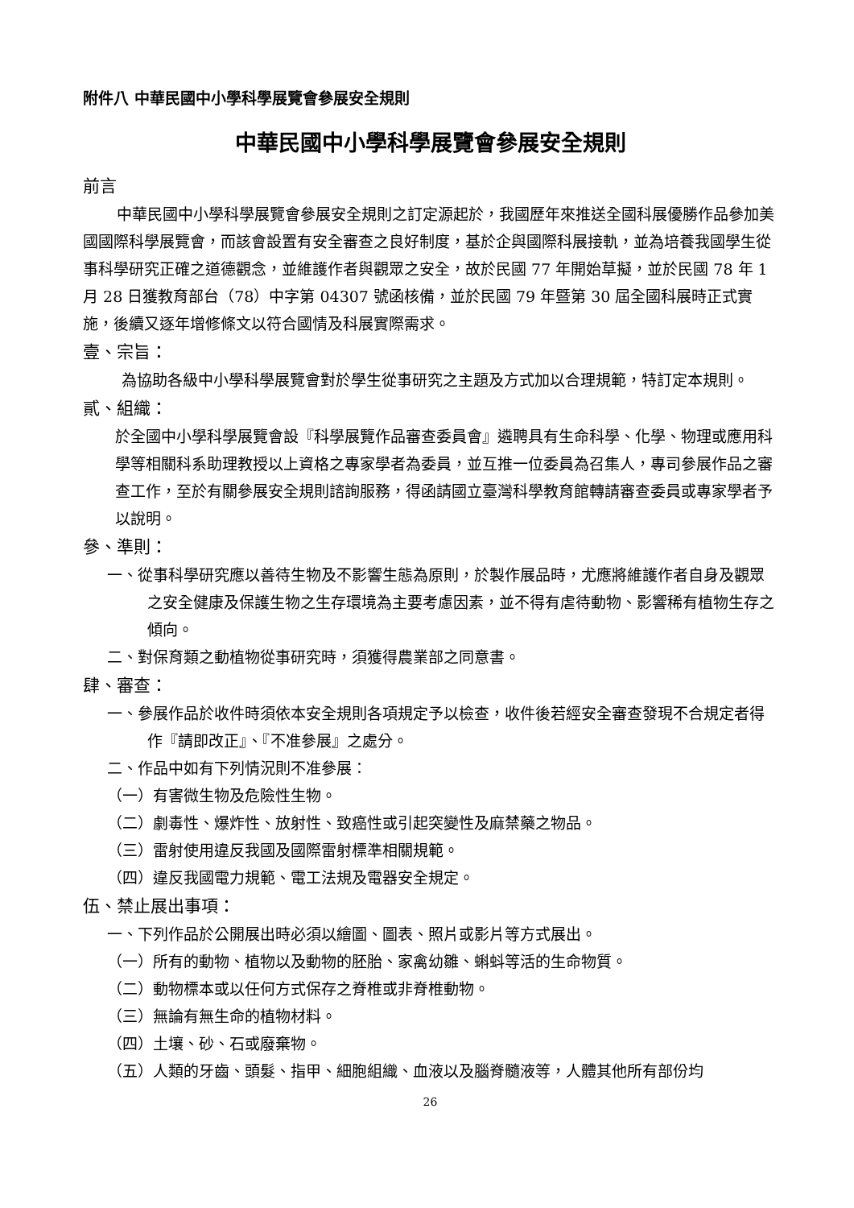附件八 中華民國中小學科學展覽會參展安全規則
中華民國中小學科學展覽會參展安全規則
前言
中華民國中小學科學展覽會參展安全規則之訂定源起於，我國歷年來推送全國科展優勝作品參加美國國際科學展覽會，而該會設置有安全審查之良好制度，基於企與國際科展接軌，並為培養我國學生從事科學研究正確之道德觀念，並維護作者與觀眾之安全，故於民國 77 年開始草擬，並於民國 78 年 1 月 28 日獲教育部台（78）中字第 04307 號函核備，並於民國 79 年暨第 30 屆全國科展時正式實施，後續又逐年增修條文以符合國情及科展實際需求。
壹、宗旨：
為協助各級中小學科學展覽會對於學生從事研究之主題及方式加以合理規範，特訂定本規則。
貳、組織：
於全國中小學科學展覽會設『科學展覽作品審查委員會』遴聘具有生命科學、化學、物理或應用科學等相關科系助理教授以上資格之專家學者為委員，並互推一位委員為召集人，專司參展作品之審查工作，至於有關參展安全規則諮詢服務，得函請國立臺灣科學教育館轉請審查委員或專家學者予以說明。
參、準則：
一、從事科學研究應以善待生物及不影響生態為原則，於製作展品時，尤應將維護作者自身及觀眾之安全健康及保護生物之生存環境為主要考慮因素，並不得有虐待動物、影響稀有植物生存之傾向。
二、對保育類之動植物從事研究時，須獲得農業部之同意書。
肆、審查：
一、參展作品於收件時須依本安全規則各項規定予以檢查，收件後若經安全審查發現不合規定者得作『請即改正』、『不准參展』之處分。
二、作品中如有下列情況則不准參展：
（一）有害微生物及危險性生物。
（二）劇毒性、爆炸性、放射性、致癌性或引起突變性及麻禁藥之物品。
（三）雷射使用違反我國及國際雷射標準相關規範。
（四）違反我國電力規範、電工法規及電器安全規定。
伍、禁止展出事項：
一、下列作品於公開展出時必須以繪圖、圖表、照片或影片等方式展出。
（一）所有的動物、植物以及動物的胚胎、家禽幼雛、蝌蚪等活的生命物質。
（二）動物標本或以任何方式保存之脊椎或非脊椎動物。
（三）無論有無生命的植物材料。
（四）土壤、砂、石或廢棄物。
（五）人類的牙齒、頭髮、指甲、細胞組織、血液以及腦脊髓液等，人體其他所有部份均
26